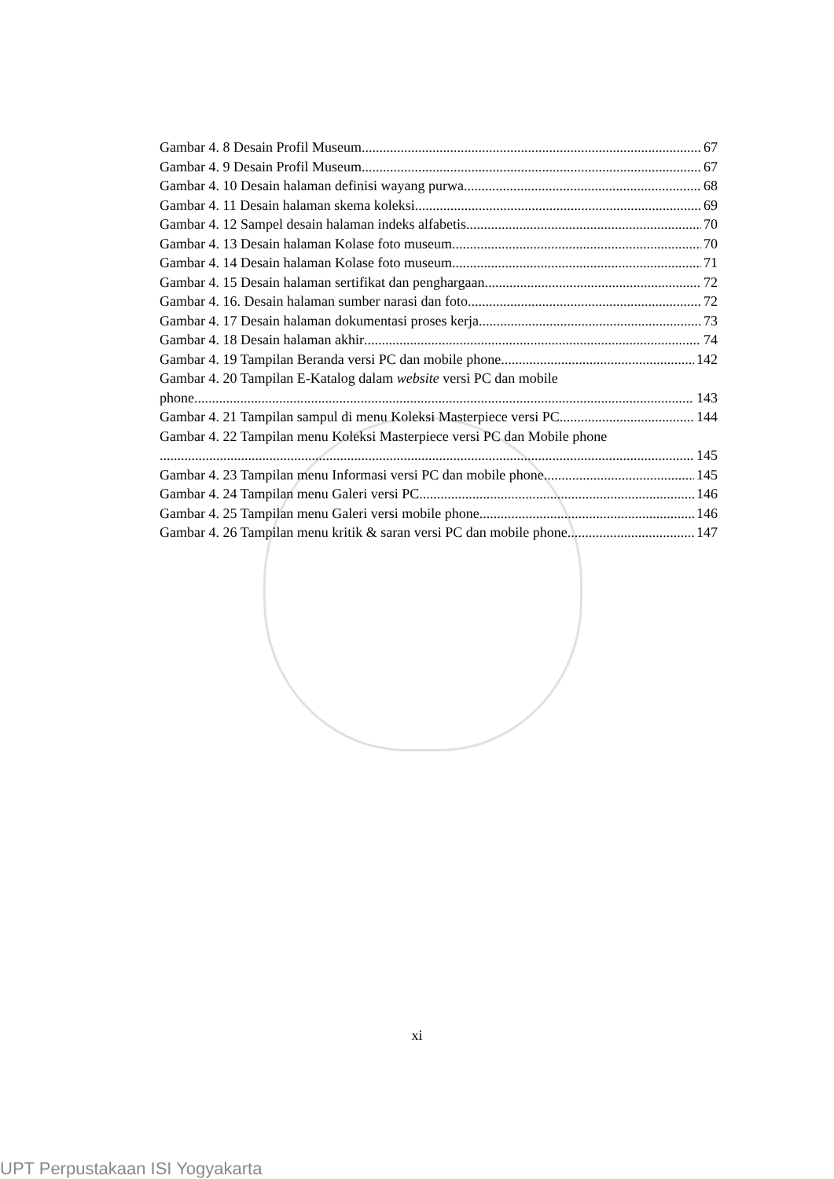Gambar 4. 8 Desain Profil Museum 67
Gambar 4. 9 Desain Profil Museum 67
Gambar 4. 10 Desain halaman definisi wayang purwa 68
Gambar 4. 11 Desain halaman skema koleksi 69
Gambar 4. 12 Sampel desain halaman indeks alfabetis 70
Gambar 4. 13 Desain halaman Kolase foto museum 70
Gambar 4. 14 Desain halaman Kolase foto museum 71
Gambar 4. 15 Desain halaman sertifikat dan penghargaan 72
Gambar 4. 16. Desain halaman sumber narasi dan foto 72
Gambar 4. 17 Desain halaman dokumentasi proses kerja 73
Gambar 4. 18 Desain halaman akhir 74
Gambar 4. 19 Tampilan Beranda versi PC dan mobile phone 142
Gambar 4. 20 Tampilan E-Katalog dalam website versi PC dan mobile
phone 143
Gambar 4. 21 Tampilan sampul di menu Koleksi Masterpiece versi PC 144
Gambar 4. 22 Tampilan menu Koleksi Masterpiece versi PC dan Mobile phone
145
Gambar 4. 23 Tampilan menu Informasi versi PC dan mobile phone 145
Gambar 4. 24 Tampilan menu Galeri versi PC 146
Gambar 4. 25 Tampilan menu Galeri versi mobile phone 146
Gambar 4. 26 Tampilan menu kritik & saran versi PC dan mobile phone 147
xi
UPT Perpustakaan ISI Yogyakarta